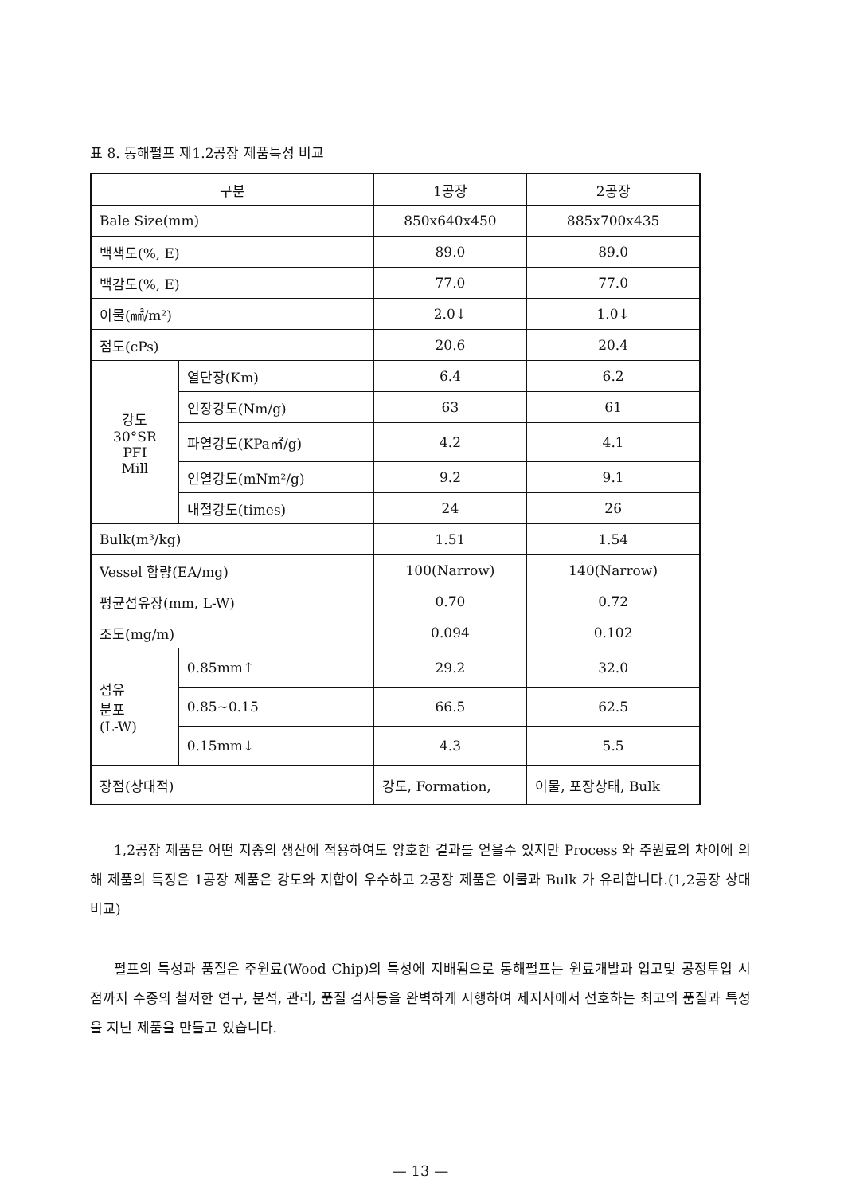표 8. 동해펄프 제1.2공장 제품특성 비교
| 구분 | | 1공장 | 2공장 |
| Bale Size(mm) | | 850x640x450 | 885x700x435 |
| 백색도(%, E) | | 89.0 | 89.0 |
| 백감도(%, E) | | 77.0 | 77.0 |
| 이물(㎟/m²) | | 2.0↓ | 1.0↓ |
| 점도(cPs) | | 20.6 | 20.4 |
| 강도 30°SR PFI Mill | 열단장(Km) | 6.4 | 6.2 |
| | 인장강도(Nm/g) | 63 | 61 |
| | 파열강도(KPa㎡/g) | 4.2 | 4.1 |
| | 인열강도(mNm²/g) | 9.2 | 9.1 |
| | 내절강도(times) | 24 | 26 |
| Bulk(m³/kg) | | 1.51 | 1.54 |
| Vessel 함량(EA/mg) | | 100(Narrow) | 140(Narrow) |
| 평균섬유장(mm, L-W) | | 0.70 | 0.72 |
| 조도(mg/m) | | 0.094 | 0.102 |
| 섬유 분포 (L-W) | 0.85mm↑ | 29.2 | 32.0 |
| | 0.85~0.15 | 66.5 | 62.5 |
| | 0.15mm↓ | 4.3 | 5.5 |
| 장점(상대적) | | 강도, Formation, | 이물, 포장상태, Bulk |
1,2공장 제품은 어떤 지종의 생산에 적용하여도 양호한 결과를 얻을수 있지만 Process 와 주원료의 차이에 의해 제품의 특징은 1공장 제품은 강도와 지합이 우수하고 2공장 제품은 이물과 Bulk 가 유리합니다.(1,2공장 상대비교)
펄프의 특성과 품질은 주원료(Wood Chip)의 특성에 지배됨으로 동해펄프는 원료개발과 입고및 공정투입 시점까지 수종의 철저한 연구, 분석, 관리, 품질 검사등을 완벽하게 시행하여 제지사에서 선호하는 최고의 품질과 특성을 지닌 제품을 만들고 있습니다.
— 13 —